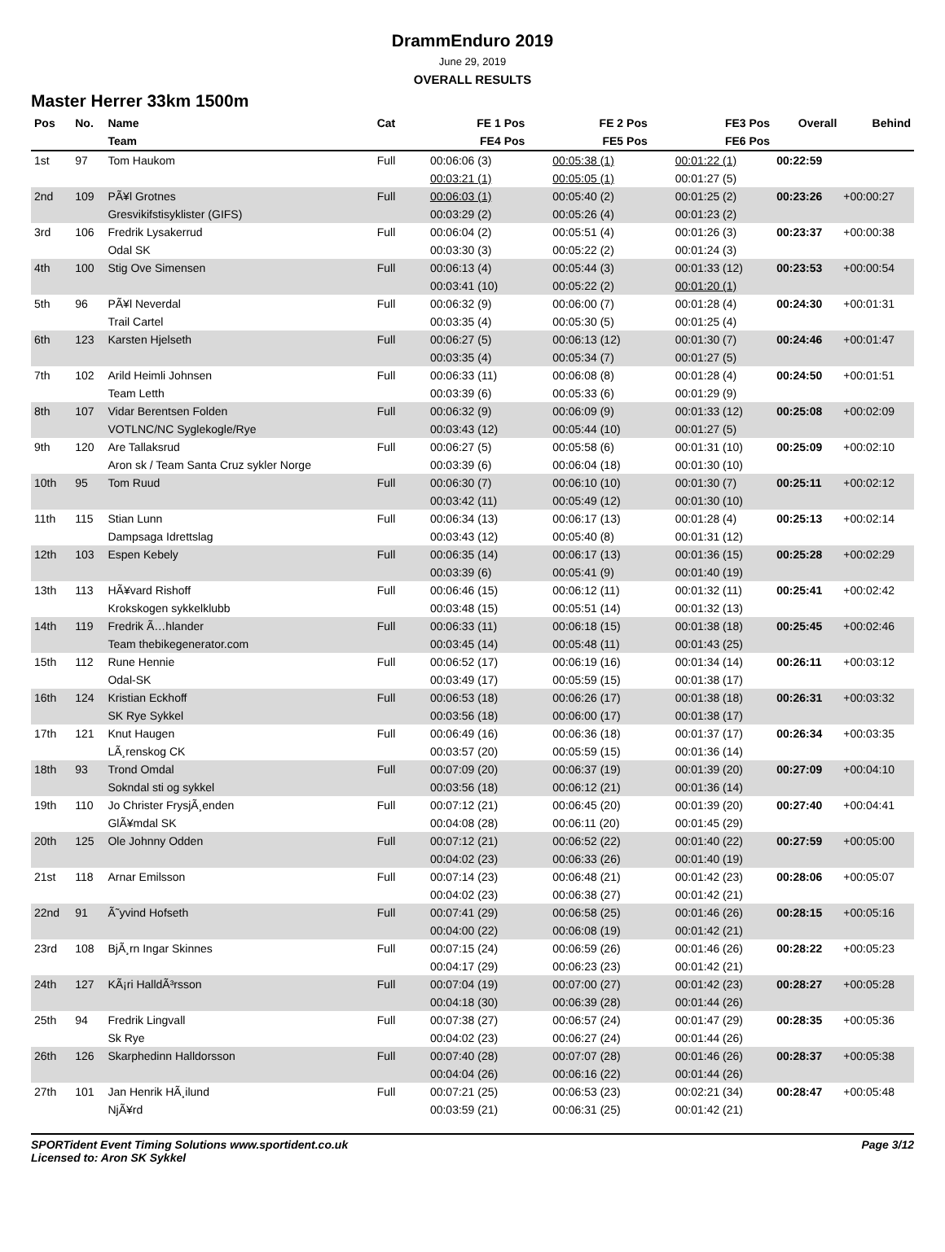DrammEnduro 2019
June 29, 2019
OVERALL RESULTS
Master Herrer 33km 1500m
| Pos | No. | Name | Cat | FE 1 Pos | FE 2 Pos | FE3 Pos | Overall | Behind |
| --- | --- | --- | --- | --- | --- | --- | --- | --- |
| | | Team | | FE4 Pos | FE5 Pos | FE6 Pos | | |
| 1st | 97 | Tom Haukom | Full | 00:06:06 (3) | 00:05:38 (1) | 00:01:22 (1) | 00:22:59 | |
| | | | | 00:03:21 (1) | 00:05:05 (1) | 00:01:27 (5) | | |
| 2nd | 109 | PÃ¥l Grotnes | Full | 00:06:03 (1) | 00:05:40 (2) | 00:01:25 (2) | 00:23:26 | +00:00:27 |
| | | Gresvikifstisyklister (GIFS) | | 00:03:29 (2) | 00:05:26 (4) | 00:01:23 (2) | | |
| 3rd | 106 | Fredrik Lysakerrud | Full | 00:06:04 (2) | 00:05:51 (4) | 00:01:26 (3) | 00:23:37 | +00:00:38 |
| | | Odal SK | | 00:03:30 (3) | 00:05:22 (2) | 00:01:24 (3) | | |
| 4th | 100 | Stig Ove Simensen | Full | 00:06:13 (4) | 00:05:44 (3) | 00:01:33 (12) | 00:23:53 | +00:00:54 |
| | | | | 00:03:41 (10) | 00:05:22 (2) | 00:01:20 (1) | | |
| 5th | 96 | PÃ¥l Neverdal | Full | 00:06:32 (9) | 00:06:00 (7) | 00:01:28 (4) | 00:24:30 | +00:01:31 |
| | | Trail Cartel | | 00:03:35 (4) | 00:05:30 (5) | 00:01:25 (4) | | |
| 6th | 123 | Karsten Hjelseth | Full | 00:06:27 (5) | 00:06:13 (12) | 00:01:30 (7) | 00:24:46 | +00:01:47 |
| | | | | 00:03:35 (4) | 00:05:34 (7) | 00:01:27 (5) | | |
| 7th | 102 | Arild Heimli Johnsen | Full | 00:06:33 (11) | 00:06:08 (8) | 00:01:28 (4) | 00:24:50 | +00:01:51 |
| | | Team Letth | | 00:03:39 (6) | 00:05:33 (6) | 00:01:29 (9) | | |
| 8th | 107 | Vidar Berentsen Folden | Full | 00:06:32 (9) | 00:06:09 (9) | 00:01:33 (12) | 00:25:08 | +00:02:09 |
| | | VOTLNC/NC Syglekogle/Rye | | 00:03:43 (12) | 00:05:44 (10) | 00:01:27 (5) | | |
| 9th | 120 | Are Tallaksrud | Full | 00:06:27 (5) | 00:05:58 (6) | 00:01:31 (10) | 00:25:09 | +00:02:10 |
| | | Aron sk / Team Santa Cruz sykler Norge | | 00:03:39 (6) | 00:06:04 (18) | 00:01:30 (10) | | |
| 10th | 95 | Tom Ruud | Full | 00:06:30 (7) | 00:06:10 (10) | 00:01:30 (7) | 00:25:11 | +00:02:12 |
| | | | | 00:03:42 (11) | 00:05:49 (12) | 00:01:30 (10) | | |
| 11th | 115 | Stian Lunn | Full | 00:06:34 (13) | 00:06:17 (13) | 00:01:28 (4) | 00:25:13 | +00:02:14 |
| | | Dampsaga Idrettslag | | 00:03:43 (12) | 00:05:40 (8) | 00:01:31 (12) | | |
| 12th | 103 | Espen Kebely | Full | 00:06:35 (14) | 00:06:17 (13) | 00:01:36 (15) | 00:25:28 | +00:02:29 |
| | | | | 00:03:39 (6) | 00:05:41 (9) | 00:01:40 (19) | | |
| 13th | 113 | HÃ¥vard Rishoff | Full | 00:06:46 (15) | 00:06:12 (11) | 00:01:32 (11) | 00:25:41 | +00:02:42 |
| | | Krokskogen sykkelklubb | | 00:03:48 (15) | 00:05:51 (14) | 00:01:32 (13) | | |
| 14th | 119 | Fredrik Ã…hlander | Full | 00:06:33 (11) | 00:06:18 (15) | 00:01:38 (18) | 00:25:45 | +00:02:46 |
| | | Team thebikegenerator.com | | 00:03:45 (14) | 00:05:48 (11) | 00:01:43 (25) | | |
| 15th | 112 | Rune Hennie | Full | 00:06:52 (17) | 00:06:19 (16) | 00:01:34 (14) | 00:26:11 | +00:03:12 |
| | | Odal-SK | | 00:03:49 (17) | 00:05:59 (15) | 00:01:38 (17) | | |
| 16th | 124 | Kristian Eckhoff | Full | 00:06:53 (18) | 00:06:26 (17) | 00:01:38 (18) | 00:26:31 | +00:03:32 |
| | | SK Rye Sykkel | | 00:03:56 (18) | 00:06:00 (17) | 00:01:38 (17) | | |
| 17th | 121 | Knut Haugen | Full | 00:06:49 (16) | 00:06:36 (18) | 00:01:37 (17) | 00:26:34 | +00:03:35 |
| | | LÃ¸renskog CK | | 00:03:57 (20) | 00:05:59 (15) | 00:01:36 (14) | | |
| 18th | 93 | Trond Omdal | Full | 00:07:09 (20) | 00:06:37 (19) | 00:01:39 (20) | 00:27:09 | +00:04:10 |
| | | Sokndal sti og sykkel | | 00:03:56 (18) | 00:06:12 (21) | 00:01:36 (14) | | |
| 19th | 110 | Jo Christer FrysjÃ¸enden | Full | 00:07:12 (21) | 00:06:45 (20) | 00:01:39 (20) | 00:27:40 | +00:04:41 |
| | | GlÃ¥mdal SK | | 00:04:08 (28) | 00:06:11 (20) | 00:01:45 (29) | | |
| 20th | 125 | Ole Johnny Odden | Full | 00:07:12 (21) | 00:06:52 (22) | 00:01:40 (22) | 00:27:59 | +00:05:00 |
| | | | | 00:04:02 (23) | 00:06:33 (26) | 00:01:40 (19) | | |
| 21st | 118 | Arnar Emilsson | Full | 00:07:14 (23) | 00:06:48 (21) | 00:01:42 (23) | 00:28:06 | +00:05:07 |
| | | | | 00:04:02 (23) | 00:06:38 (27) | 00:01:42 (21) | | |
| 22nd | 91 | Ã˜yvind Hofseth | Full | 00:07:41 (29) | 00:06:58 (25) | 00:01:46 (26) | 00:28:15 | +00:05:16 |
| | | | | 00:04:00 (22) | 00:06:08 (19) | 00:01:42 (21) | | |
| 23rd | 108 | BjÃ¸rn Ingar Skinnes | Full | 00:07:15 (24) | 00:06:59 (26) | 00:01:46 (26) | 00:28:22 | +00:05:23 |
| | | | | 00:04:17 (29) | 00:06:23 (23) | 00:01:42 (21) | | |
| 24th | 127 | KÃ¡ri HalldÃ³rsson | Full | 00:07:04 (19) | 00:07:00 (27) | 00:01:42 (23) | 00:28:27 | +00:05:28 |
| | | | | 00:04:18 (30) | 00:06:39 (28) | 00:01:44 (26) | | |
| 25th | 94 | Fredrik Lingvall | Full | 00:07:38 (27) | 00:06:57 (24) | 00:01:47 (29) | 00:28:35 | +00:05:36 |
| | | Sk Rye | | 00:04:02 (23) | 00:06:27 (24) | 00:01:44 (26) | | |
| 26th | 126 | Skarphedinn Halldorsson | Full | 00:07:40 (28) | 00:07:07 (28) | 00:01:46 (26) | 00:28:37 | +00:05:38 |
| | | | | 00:04:04 (26) | 00:06:16 (22) | 00:01:44 (26) | | |
| 27th | 101 | Jan Henrik HÃ¸ilund | Full | 00:07:21 (25) | 00:06:53 (23) | 00:02:21 (34) | 00:28:47 | +00:05:48 |
| | | NjÃ¥rd | | 00:03:59 (21) | 00:06:31 (25) | 00:01:42 (21) | | |
SPORTident Event Timing Solutions www.sportident.co.uk
Licensed to: Aron SK Sykkel
Page 3/12